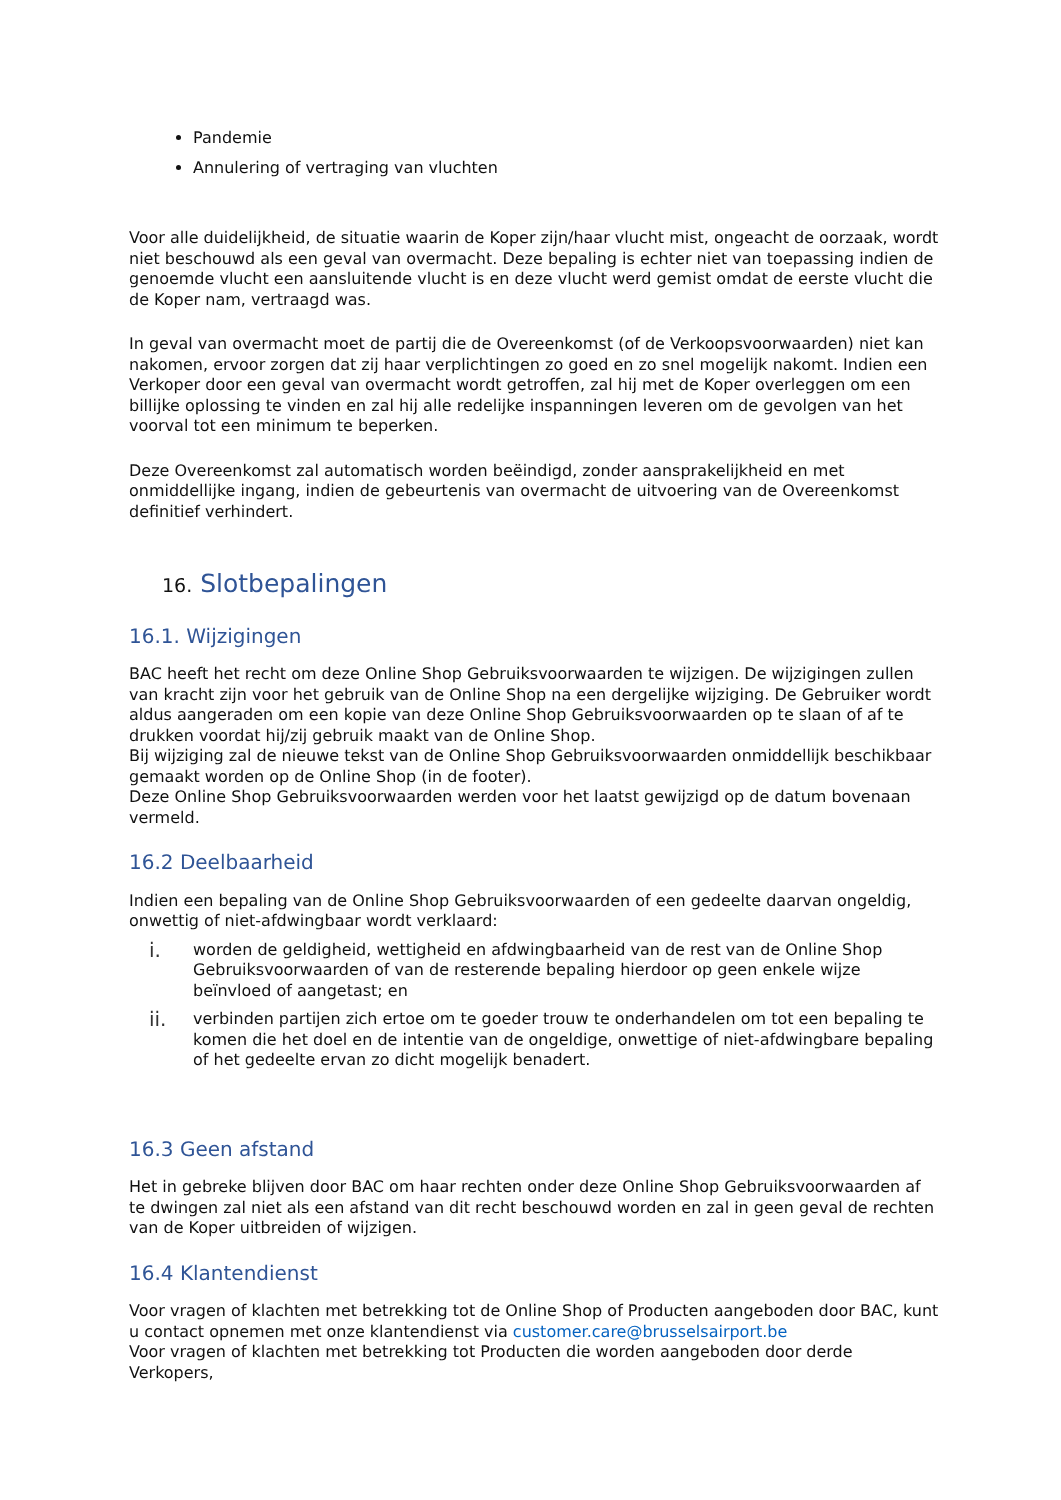Pandemie
Annulering of vertraging van vluchten
Voor alle duidelijkheid, de situatie waarin de Koper zijn/haar vlucht mist, ongeacht de oorzaak, wordt niet beschouwd als een geval van overmacht. Deze bepaling is echter niet van toepassing indien de genoemde vlucht een aansluitende vlucht is en deze vlucht werd gemist omdat de eerste vlucht die de Koper nam, vertraagd was.
In geval van overmacht moet de partij die de Overeenkomst (of de Verkoopsvoorwaarden) niet kan nakomen, ervoor zorgen dat zij haar verplichtingen zo goed en zo snel mogelijk nakomt. Indien een Verkoper door een geval van overmacht wordt getroffen, zal hij met de Koper overleggen om een billijke oplossing te vinden en zal hij alle redelijke inspanningen leveren om de gevolgen van het voorval tot een minimum te beperken.
Deze Overeenkomst zal automatisch worden beëindigd, zonder aansprakelijkheid en met onmiddellijke ingang, indien de gebeurtenis van overmacht de uitvoering van de Overeenkomst definitief verhindert.
16. Slotbepalingen
16.1. Wijzigingen
BAC heeft het recht om deze Online Shop Gebruiksvoorwaarden te wijzigen. De wijzigingen zullen van kracht zijn voor het gebruik van de Online Shop na een dergelijke wijziging. De Gebruiker wordt aldus aangeraden om een kopie van deze Online Shop Gebruiksvoorwaarden op te slaan of af te drukken voordat hij/zij gebruik maakt van de Online Shop.
Bij wijziging zal de nieuwe tekst van de Online Shop Gebruiksvoorwaarden onmiddellijk beschikbaar gemaakt worden op de Online Shop (in de footer).
Deze Online Shop Gebruiksvoorwaarden werden voor het laatst gewijzigd op de datum bovenaan vermeld.
16.2 Deelbaarheid
Indien een bepaling van de Online Shop Gebruiksvoorwaarden of een gedeelte daarvan ongeldig, onwettig of niet-afdwingbaar wordt verklaard:
i.
worden de geldigheid, wettigheid en afdwingbaarheid van de rest van de Online Shop Gebruiksvoorwaarden of van de resterende bepaling hierdoor op geen enkele wijze beïnvloed of aangetast; en
ii.
verbinden partijen zich ertoe om te goeder trouw te onderhandelen om tot een bepaling te komen die het doel en de intentie van de ongeldige, onwettige of niet-afdwingbare bepaling of het gedeelte ervan zo dicht mogelijk benadert.
16.3 Geen afstand
Het in gebreke blijven door BAC om haar rechten onder deze Online Shop Gebruiksvoorwaarden af te dwingen zal niet als een afstand van dit recht beschouwd worden en zal in geen geval de rechten van de Koper uitbreiden of wijzigen.
16.4 Klantendienst
Voor vragen of klachten met betrekking tot de Online Shop of Producten aangeboden door BAC, kunt u contact opnemen met onze klantendienst via customer.care@brusselsairport.be
Voor vragen of klachten met betrekking tot Producten die worden aangeboden door derde Verkopers,